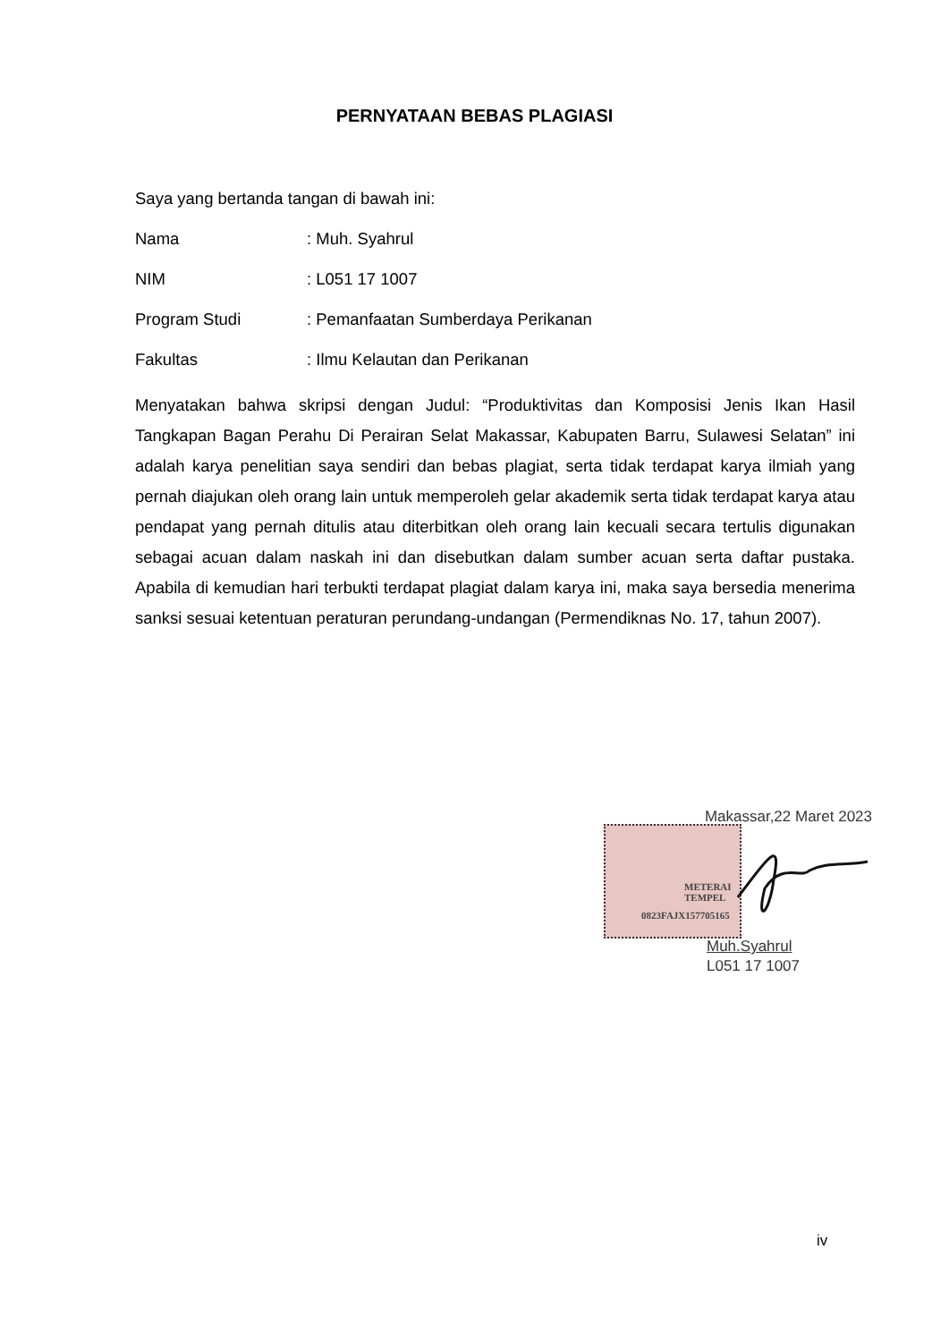PERNYATAAN BEBAS PLAGIASI
Saya yang bertanda tangan di bawah ini:
Nama: Muh. Syahrul
NIM: L051 17 1007
Program Studi: Pemanfaatan Sumberdaya Perikanan
Fakultas: Ilmu Kelautan dan Perikanan
Menyatakan bahwa skripsi dengan Judul: “Produktivitas dan Komposisi Jenis Ikan Hasil Tangkapan Bagan Perahu Di Perairan Selat Makassar, Kabupaten Barru, Sulawesi Selatan” ini adalah karya penelitian saya sendiri dan bebas plagiat, serta tidak terdapat karya ilmiah yang pernah diajukan oleh orang lain untuk memperoleh gelar akademik serta tidak terdapat karya atau pendapat yang pernah ditulis atau diterbitkan oleh orang lain kecuali secara tertulis digunakan sebagai acuan dalam naskah ini dan disebutkan dalam sumber acuan serta daftar pustaka. Apabila di kemudian hari terbukti terdapat plagiat dalam karya ini, maka saya bersedia menerima sanksi sesuai ketentuan peraturan perundang-undangan (Permendiknas No. 17, tahun 2007).
Makassar,22 Maret 2023
METERAI
TEMPEL
0823FAJX157705165
Muh.Syahrul
L051 17 1007
iv